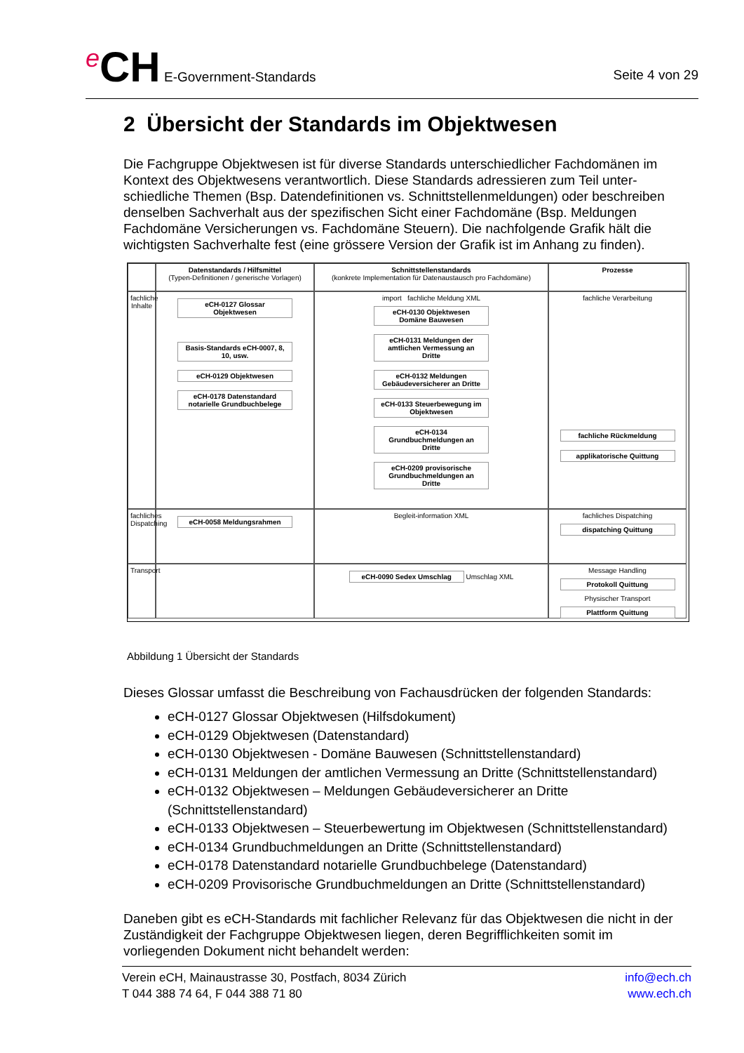<sup>e</sup> CH E-Government-Standards
Seite 4 von 29
2 Übersicht der Standards im Objektwesen
Die Fachgruppe Objektwesen ist für diverse Standards unterschiedlicher Fachdomänen im Kontext des Objektwesens verantwortlich. Diese Standards adressieren zum Teil unter-schiedliche Themen (Bsp. Datendefinitionen vs. Schnittstellenmeldungen) oder beschreiben denselben Sachverhalt aus der spezifischen Sicht einer Fachdomäne (Bsp. Meldungen Fachdomäne Versicherungen vs. Fachdomäne Steuern). Die nachfolgende Grafik hält die wichtigsten Sachverhalte fest (eine grössere Version der Grafik ist im Anhang zu finden).
Datenstandards / Hilfsmittel
(Typen-Definitionen / generische Vorlagen)
Schnittstellenstandards
(konkrete Implementation für Datenaustausch pro Fachdomäne)
Prozesse
fachliche Inhalte
eCH-0127 Glossar Objektwesen
Basis-Standards eCH-0007, 8, 10, usw. eCH-0129 Objektwesen eCH-0178 Datenstandard notarielle Grundbuchbelege
import fachliche Meldung XML
eCH-0130 Objektwesen Domäne Bauwesen eCH-0131 Meldungen der amtlichen Vermessung an Dritte eCH-0132 Meldungen Gebäudeversicherer an Dritte eCH-0133 Steuerbewegung im Objektwesen eCH-0134 Grundbuchmeldungen an Dritte eCH-0209 provisorische Grundbuchmeldungen an Dritte
fachliche Verarbeitung
fachliche Rückmeldung applikatorische Quittung
fachliches Dispatching
eCH-0058 Meldungsrahmen
Begleit-information XML
fachliches Dispatching
dispatching Quittung
Transport
eCH-0090 Sedex Umschlag Umschlag XML
Message Handling Protokoll Quittung Physischer Transport Plattform Quittung
Abbildung 1 Übersicht der Standards
Dieses Glossar umfasst die Beschreibung von Fachausdrücken der folgenden Standards:
eCH-0127 Glossar Objektwesen (Hilfsdokument)
eCH-0129 Objektwesen (Datenstandard)
eCH-0130 Objektwesen - Domäne Bauwesen (Schnittstellenstandard)
eCH-0131 Meldungen der amtlichen Vermessung an Dritte (Schnittstellenstandard)
eCH-0132 Objektwesen – Meldungen Gebäudeversicherer an Dritte (Schnittstellenstandard)
eCH-0133 Objektwesen – Steuerbewertung im Objektwesen (Schnittstellenstandard)
eCH-0134 Grundbuchmeldungen an Dritte (Schnittstellenstandard)
eCH-0178 Datenstandard notarielle Grundbuchbelege (Datenstandard)
eCH-0209 Provisorische Grundbuchmeldungen an Dritte (Schnittstellenstandard)
Daneben gibt es eCH-Standards mit fachlicher Relevanz für das Objektwesen die nicht in der Zuständigkeit der Fachgruppe Objektwesen liegen, deren Begrifflichkeiten somit im vorliegenden Dokument nicht behandelt werden:
Verein eCH, Mainaustrasse 30, Postfach, 8034 Zürich
T 044 388 74 64, F 044 388 71 80
info@ech.ch
www.ech.ch